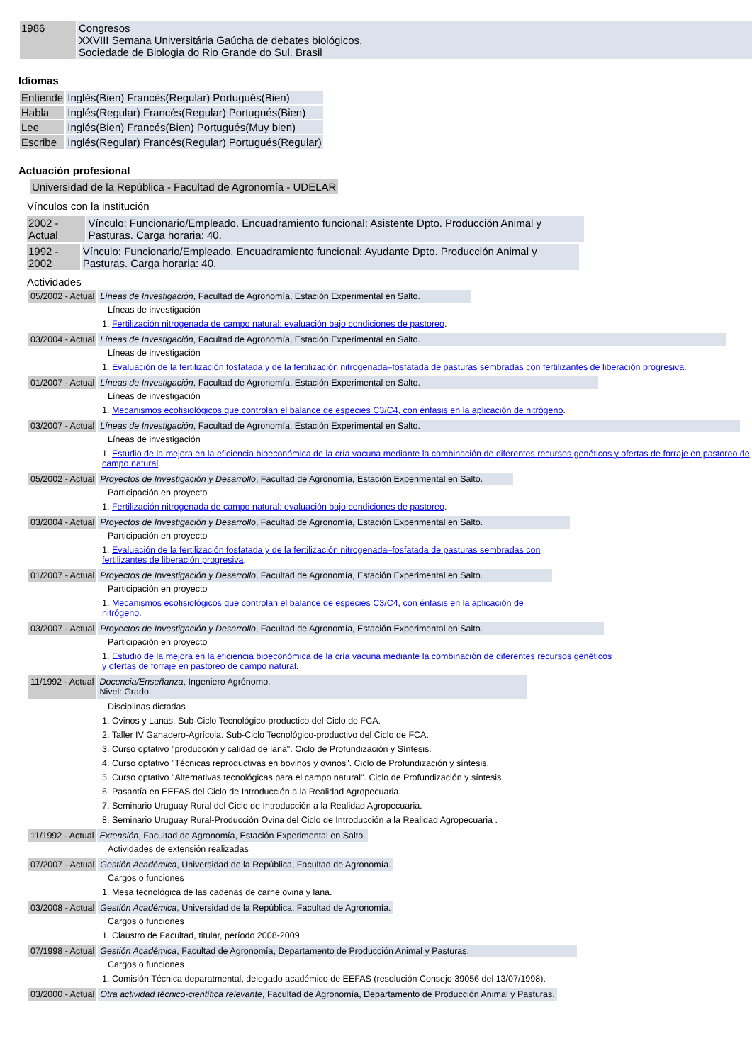| 1986 | Congresos XXVIII Semana Universitária Gaúcha de debates biológicos, Sociedade de Biologia do Rio Grande do Sul. Brasil |
Idiomas
| Entiende | Inglés(Bien) Francés(Regular) Portugués(Bien) |
| Habla | Inglés(Regular) Francés(Regular) Portugués(Bien) |
| Lee | Inglés(Bien) Francés(Bien) Portugués(Muy bien) |
| Escribe | Inglés(Regular) Francés(Regular) Portugués(Regular) |
Actuación profesional
Universidad de la República - Facultad de Agronomía - UDELAR
Vínculos con la institución
| 2002 - Actual | Vínculo: Funcionario/Empleado. Encuadramiento funcional: Asistente Dpto. Producción Animal y Pasturas. Carga horaria: 40. |
| 1992 - 2002 | Vínculo: Funcionario/Empleado. Encuadramiento funcional: Ayudante Dpto. Producción Animal y Pasturas. Carga horaria: 40. |
Actividades
05/2002 - Actual Líneas de Investigación, Facultad de Agronomía, Estación Experimental en Salto.
Líneas de investigación
1. Fertilización nitrogenada de campo natural: evaluación bajo condiciones de pastoreo.
03/2004 - Actual Líneas de Investigación, Facultad de Agronomía, Estación Experimental en Salto.
Líneas de investigación
1. Evaluación de la fertilización fosfatada y de la fertilización nitrogenada–fosfatada de pasturas sembradas con fertilizantes de liberación progresiva.
01/2007 - Actual Líneas de Investigación, Facultad de Agronomía, Estación Experimental en Salto.
Líneas de investigación
1. Mecanismos ecofisiológicos que controlan el balance de especies C3/C4, con énfasis en la aplicación de nitrógeno.
03/2007 - Actual Líneas de Investigación, Facultad de Agronomía, Estación Experimental en Salto.
Líneas de investigación
1. Estudio de la mejora en la eficiencia bioeconómica de la cría vacuna mediante la combinación de diferentes recursos genéticos y ofertas de forraje en pastoreo de campo natural.
05/2002 - Actual Proyectos de Investigación y Desarrollo, Facultad de Agronomía, Estación Experimental en Salto.
Participación en proyecto
1. Fertilización nitrogenada de campo natural: evaluación bajo condiciones de pastoreo.
03/2004 - Actual Proyectos de Investigación y Desarrollo, Facultad de Agronomía, Estación Experimental en Salto.
Participación en proyecto
1. Evaluación de la fertilización fosfatada y de la fertilización nitrogenada–fosfatada de pasturas sembradas con fertilizantes de liberación progresiva.
01/2007 - Actual Proyectos de Investigación y Desarrollo, Facultad de Agronomía, Estación Experimental en Salto.
Participación en proyecto
1. Mecanismos ecofisiológicos que controlan el balance de especies C3/C4, con énfasis en la aplicación de nitrógeno.
03/2007 - Actual Proyectos de Investigación y Desarrollo, Facultad de Agronomía, Estación Experimental en Salto.
Participación en proyecto
1. Estudio de la mejora en la eficiencia bioeconómica de la cría vacuna mediante la combinación de diferentes recursos genéticos y ofertas de forraje en pastoreo de campo natural.
11/1992 - Actual Docencia/Enseñanza, Ingeniero Agrónomo,
Nivel: Grado.
Disciplinas dictadas
1. Ovinos y Lanas. Sub-Ciclo Tecnológico-productico del Ciclo de FCA.
2. Taller IV Ganadero-Agrícola. Sub-Ciclo Tecnológico-productivo del Ciclo de FCA.
3. Curso optativo "producción y calidad de lana". Ciclo de Profundización y Síntesis.
4. Curso optativo "Técnicas reproductivas en bovinos y ovinos". Ciclo de Profundización y síntesis.
5. Curso optativo "Alternativas tecnológicas para el campo natural". Ciclo de Profundización y síntesis.
6. Pasantía en EEFAS del Ciclo de Introducción a la Realidad Agropecuaria.
7. Seminario Uruguay Rural del Ciclo de Introducción a la Realidad Agropecuaria.
8. Seminario Uruguay Rural-Producción Ovina del Ciclo de Introducción a la Realidad Agropecuaria .
11/1992 - Actual Extensión, Facultad de Agronomía, Estación Experimental en Salto.
Actividades de extensión realizadas
07/2007 - Actual Gestión Académica, Universidad de la República, Facultad de Agronomía.
Cargos o funciones
1. Mesa tecnológica de las cadenas de carne ovina y lana.
03/2008 - Actual Gestión Académica, Universidad de la República, Facultad de Agronomía.
Cargos o funciones
1. Claustro de Facultad, titular, período 2008-2009.
07/1998 - Actual Gestión Académica, Facultad de Agronomía, Departamento de Producción Animal y Pasturas.
Cargos o funciones
1. Comisión Técnica deparatmental, delegado académico de EEFAS (resolución Consejo 39056 del 13/07/1998).
03/2000 - Actual Otra actividad técnico-científica relevante, Facultad de Agronomía, Departamento de Producción Animal y Pasturas.